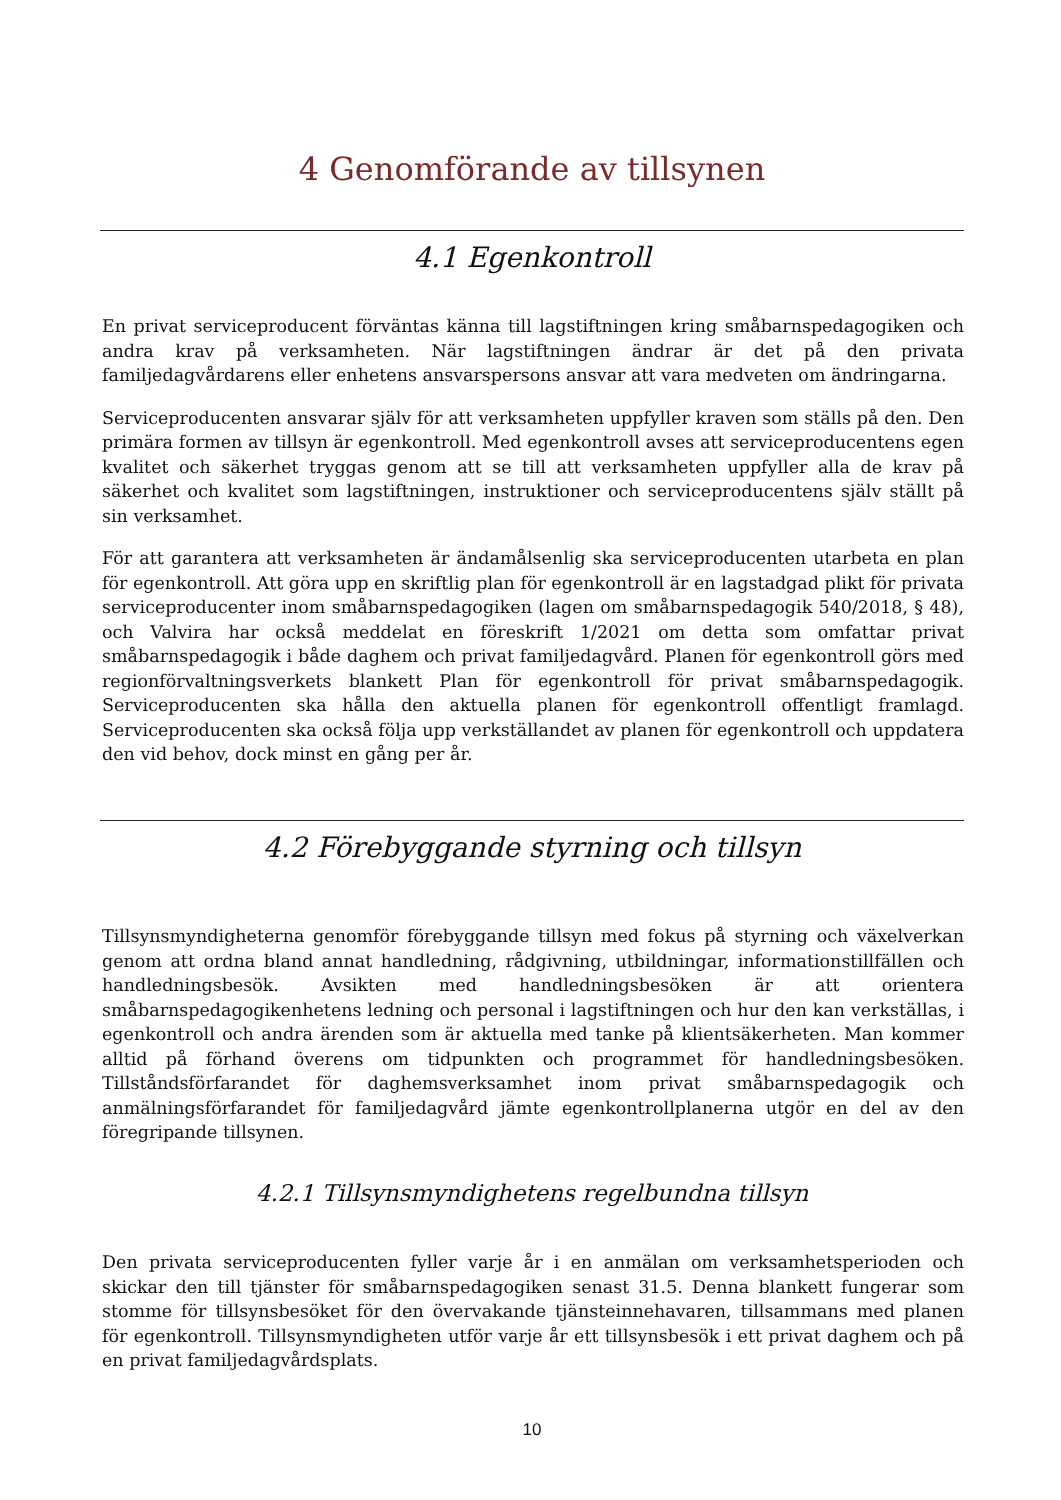4 Genomförande av tillsynen
4.1 Egenkontroll
En privat serviceproducent förväntas känna till lagstiftningen kring småbarnspedagogiken och andra krav på verksamheten. När lagstiftningen ändrar är det på den privata familjedagvårdarens eller enhetens ansvarspersons ansvar att vara medveten om ändringarna.
Serviceproducenten ansvarar själv för att verksamheten uppfyller kraven som ställs på den. Den primära formen av tillsyn är egenkontroll. Med egenkontroll avses att serviceproducentens egen kvalitet och säkerhet tryggas genom att se till att verksamheten uppfyller alla de krav på säkerhet och kvalitet som lagstiftningen, instruktioner och serviceproducentens själv ställt på sin verksamhet.
För att garantera att verksamheten är ändamålsenlig ska serviceproducenten utarbeta en plan för egenkontroll. Att göra upp en skriftlig plan för egenkontroll är en lagstadgad plikt för privata serviceproducenter inom småbarnspedagogiken (lagen om småbarnspedagogik 540/2018, § 48), och Valvira har också meddelat en föreskrift 1/2021 om detta som omfattar privat småbarnspedagogik i både daghem och privat familjedagvård. Planen för egenkontroll görs med regionförvaltningsverkets blankett Plan för egenkontroll för privat småbarnspedagogik. Serviceproducenten ska hålla den aktuella planen för egenkontroll offentligt framlagd. Serviceproducenten ska också följa upp verkställandet av planen för egenkontroll och uppdatera den vid behov, dock minst en gång per år.
4.2 Förebyggande styrning och tillsyn
Tillsynsmyndigheterna genomför förebyggande tillsyn med fokus på styrning och växelverkan genom att ordna bland annat handledning, rådgivning, utbildningar, informationstillfällen och handledningsbesök. Avsikten med handledningsbesöken är att orientera småbarnspedagogikenhetens ledning och personal i lagstiftningen och hur den kan verkställas, i egenkontroll och andra ärenden som är aktuella med tanke på klientsäkerheten. Man kommer alltid på förhand överens om tidpunkten och programmet för handledningsbesöken. Tillståndsförfarandet för daghemsverksamhet inom privat småbarnspedagogik och anmälningsförfarandet för familjedagvård jämte egenkontrollplanerna utgör en del av den föregripande tillsynen.
4.2.1 Tillsynsmyndighetens regelbundna tillsyn
Den privata serviceproducenten fyller varje år i en anmälan om verksamhetsperioden och skickar den till tjänster för småbarnspedagogiken senast 31.5. Denna blankett fungerar som stomme för tillsynsbesöket för den övervakande tjänsteinnehavaren, tillsammans med planen för egenkontroll. Tillsynsmyndigheten utför varje år ett tillsynsbesök i ett privat daghem och på en privat familjedagvårdsplats.
10